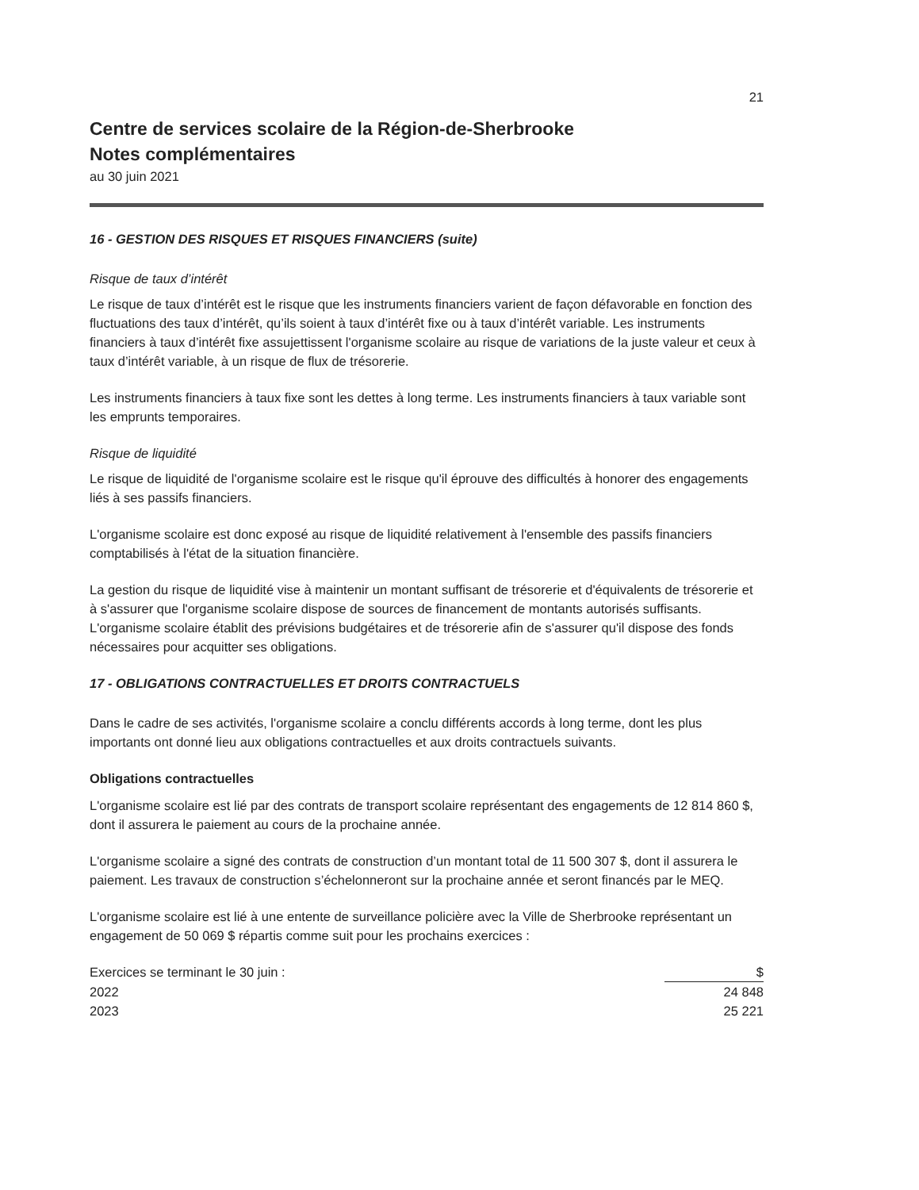21
Centre de services scolaire de la Région-de-Sherbrooke
Notes complémentaires
au 30 juin 2021
16 - GESTION DES RISQUES ET RISQUES FINANCIERS (suite)
Risque de taux d’intérêt
Le risque de taux d’intérêt est le risque que les instruments financiers varient de façon défavorable en fonction des fluctuations des taux d’intérêt, qu’ils soient à taux d’intérêt fixe ou à taux d’intérêt variable. Les instruments financiers à taux d’intérêt fixe assujettissent l'organisme scolaire au risque de variations de la juste valeur et ceux à taux d’intérêt variable, à un risque de flux de trésorerie.
Les instruments financiers à taux fixe sont les dettes à long terme. Les instruments financiers à taux variable sont les emprunts temporaires.
Risque de liquidité
Le risque de liquidité de l'organisme scolaire est le risque qu'il éprouve des difficultés à honorer des engagements liés à ses passifs financiers.
L'organisme scolaire est donc exposé au risque de liquidité relativement à l'ensemble des passifs financiers comptabilisés à l'état de la situation financière.
La gestion du risque de liquidité vise à maintenir un montant suffisant de trésorerie et d'équivalents de trésorerie et à s'assurer que l'organisme scolaire dispose de sources de financement de montants autorisés suffisants. L'organisme scolaire établit des prévisions budgétaires et de trésorerie afin de s'assurer qu'il dispose des fonds nécessaires pour acquitter ses obligations.
17 - OBLIGATIONS CONTRACTUELLES ET DROITS CONTRACTUELS
Dans le cadre de ses activités, l'organisme scolaire a conclu différents accords à long terme, dont les plus importants ont donné lieu aux obligations contractuelles et aux droits contractuels suivants.
Obligations contractuelles
L'organisme scolaire est lié par des contrats de transport scolaire représentant des engagements de 12 814 860 $, dont il assurera le paiement au cours de la prochaine année.
L'organisme scolaire a signé des contrats de construction d’un montant total de 11 500 307 $, dont il assurera le paiement. Les travaux de construction s’échelonneront sur la prochaine année et seront financés par le MEQ.
L'organisme scolaire est lié à une entente de surveillance policière avec la Ville de Sherbrooke représentant un engagement de 50 069 $ répartis comme suit pour les prochains exercices :
| Exercices se terminant le 30 juin : | $ |
| --- | --- |
| 2022 | 24 848 |
| 2023 | 25 221 |